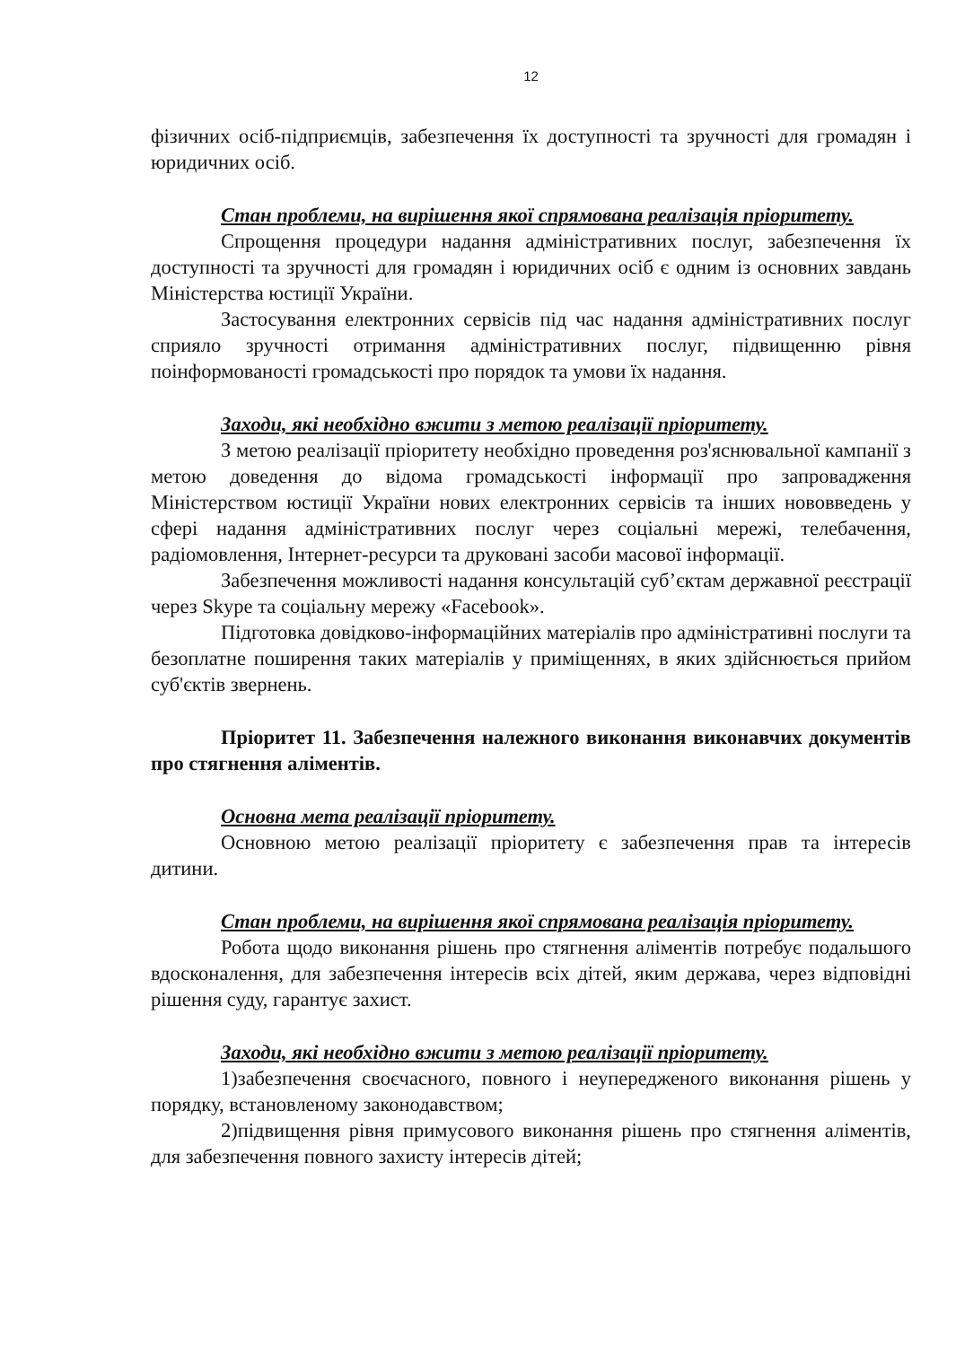12
фізичних осіб-підприємців, забезпечення їх доступності та зручності для громадян і юридичних осіб.
Стан проблеми, на вирішення якої спрямована реалізація пріоритету.
Спрощення процедури надання адміністративних послуг, забезпечення їх доступності та зручності для громадян і юридичних осіб є одним із основних завдань Міністерства юстиції України.
Застосування електронних сервісів під час надання адміністративних послуг сприяло зручності отримання адміністративних послуг, підвищенню рівня поінформованості громадськості про порядок та умови їх надання.
Заходи, які необхідно вжити з метою реалізації пріоритету.
З метою реалізації пріоритету необхідно проведення роз'яснювальної кампанії з метою доведення до відома громадськості інформації про запровадження Міністерством юстиції України нових електронних сервісів та інших нововведень у сфері надання адміністративних послуг через соціальні мережі, телебачення, радіомовлення, Інтернет-ресурси та друковані засоби масової інформації.
Забезпечення можливості надання консультацій суб’єктам державної реєстрації через Skype та соціальну мережу «Facebook».
Підготовка довідково-інформаційних матеріалів про адміністративні послуги та безоплатне поширення таких матеріалів у приміщеннях, в яких здійснюється прийом суб'єктів звернень.
Пріоритет 11. Забезпечення належного виконання виконавчих документів про стягнення аліментів.
Основна мета реалізації пріоритету.
Основною метою реалізації пріоритету є забезпечення прав та інтересів дитини.
Стан проблеми, на вирішення якої спрямована реалізація пріоритету.
Робота щодо виконання рішень про стягнення аліментів потребує подальшого вдосконалення, для забезпечення інтересів всіх дітей, яким держава, через відповідні рішення суду, гарантує захист.
Заходи, які необхідно вжити з метою реалізації пріоритету.
1)забезпечення своєчасного, повного і неупередженого виконання рішень у порядку, встановленому законодавством;
2)підвищення рівня примусового виконання рішень про стягнення аліментів, для забезпечення повного захисту інтересів дітей;